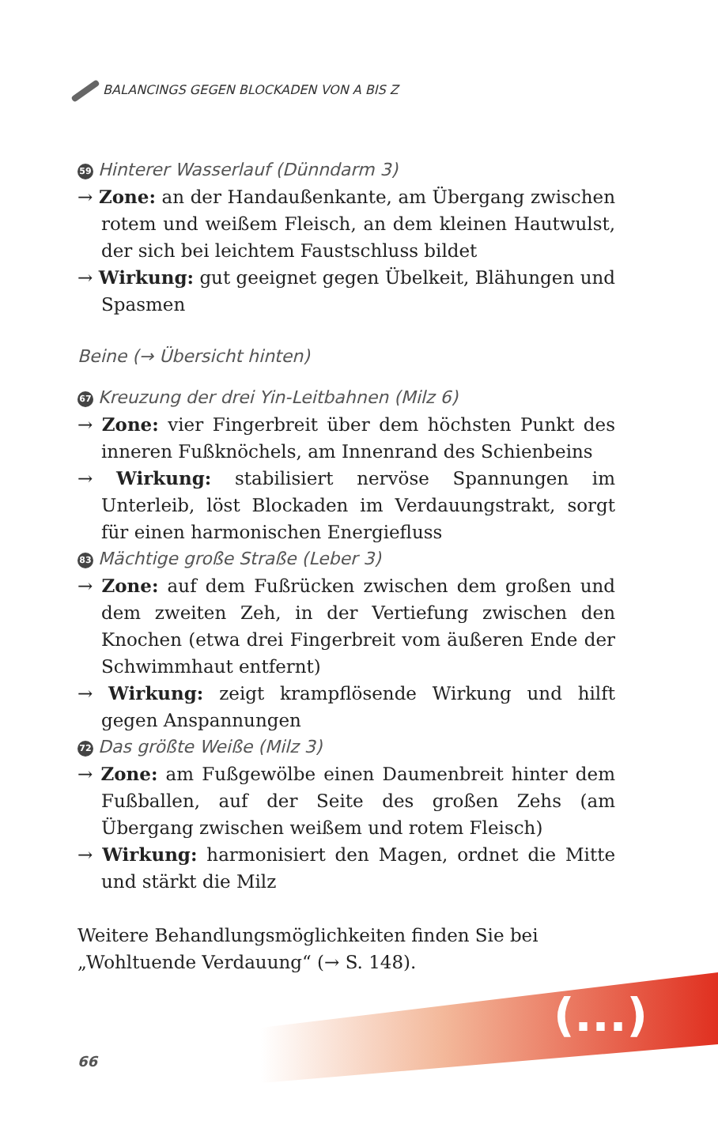BALANCINGS GEGEN BLOCKADEN VON A BIS Z
59 Hinterer Wasserlauf (Dünndarm 3)
→ Zone: an der Handaußenkante, am Übergang zwischen rotem und weißem Fleisch, an dem kleinen Hautwulst, der sich bei leichtem Faustschluss bildet
→ Wirkung: gut geeignet gegen Übelkeit, Blähungen und Spasmen
Beine (→ Übersicht hinten)
67 Kreuzung der drei Yin-Leitbahnen (Milz 6)
→ Zone: vier Fingerbreit über dem höchsten Punkt des inneren Fußknöchels, am Innenrand des Schienbeins
→ Wirkung: stabilisiert nervöse Spannungen im Unterleib, löst Blockaden im Verdauungstrakt, sorgt für einen harmonischen Energiefluss
83 Mächtige große Straße (Leber 3)
→ Zone: auf dem Fußrücken zwischen dem großen und dem zweiten Zeh, in der Vertiefung zwischen den Knochen (etwa drei Fingerbreit vom äußeren Ende der Schwimmhaut entfernt)
→ Wirkung: zeigt krampflösende Wirkung und hilft gegen Anspannungen
72 Das größte Weiße (Milz 3)
→ Zone: am Fußgewölbe einen Daumenbreit hinter dem Fußballen, auf der Seite des großen Zehs (am Übergang zwischen weißem und rotem Fleisch)
→ Wirkung: harmonisiert den Magen, ordnet die Mitte und stärkt die Milz
Weitere Behandlungsmöglichkeiten finden Sie bei „Wohltuende Verdauung“ (→ S. 148).
(...)
66